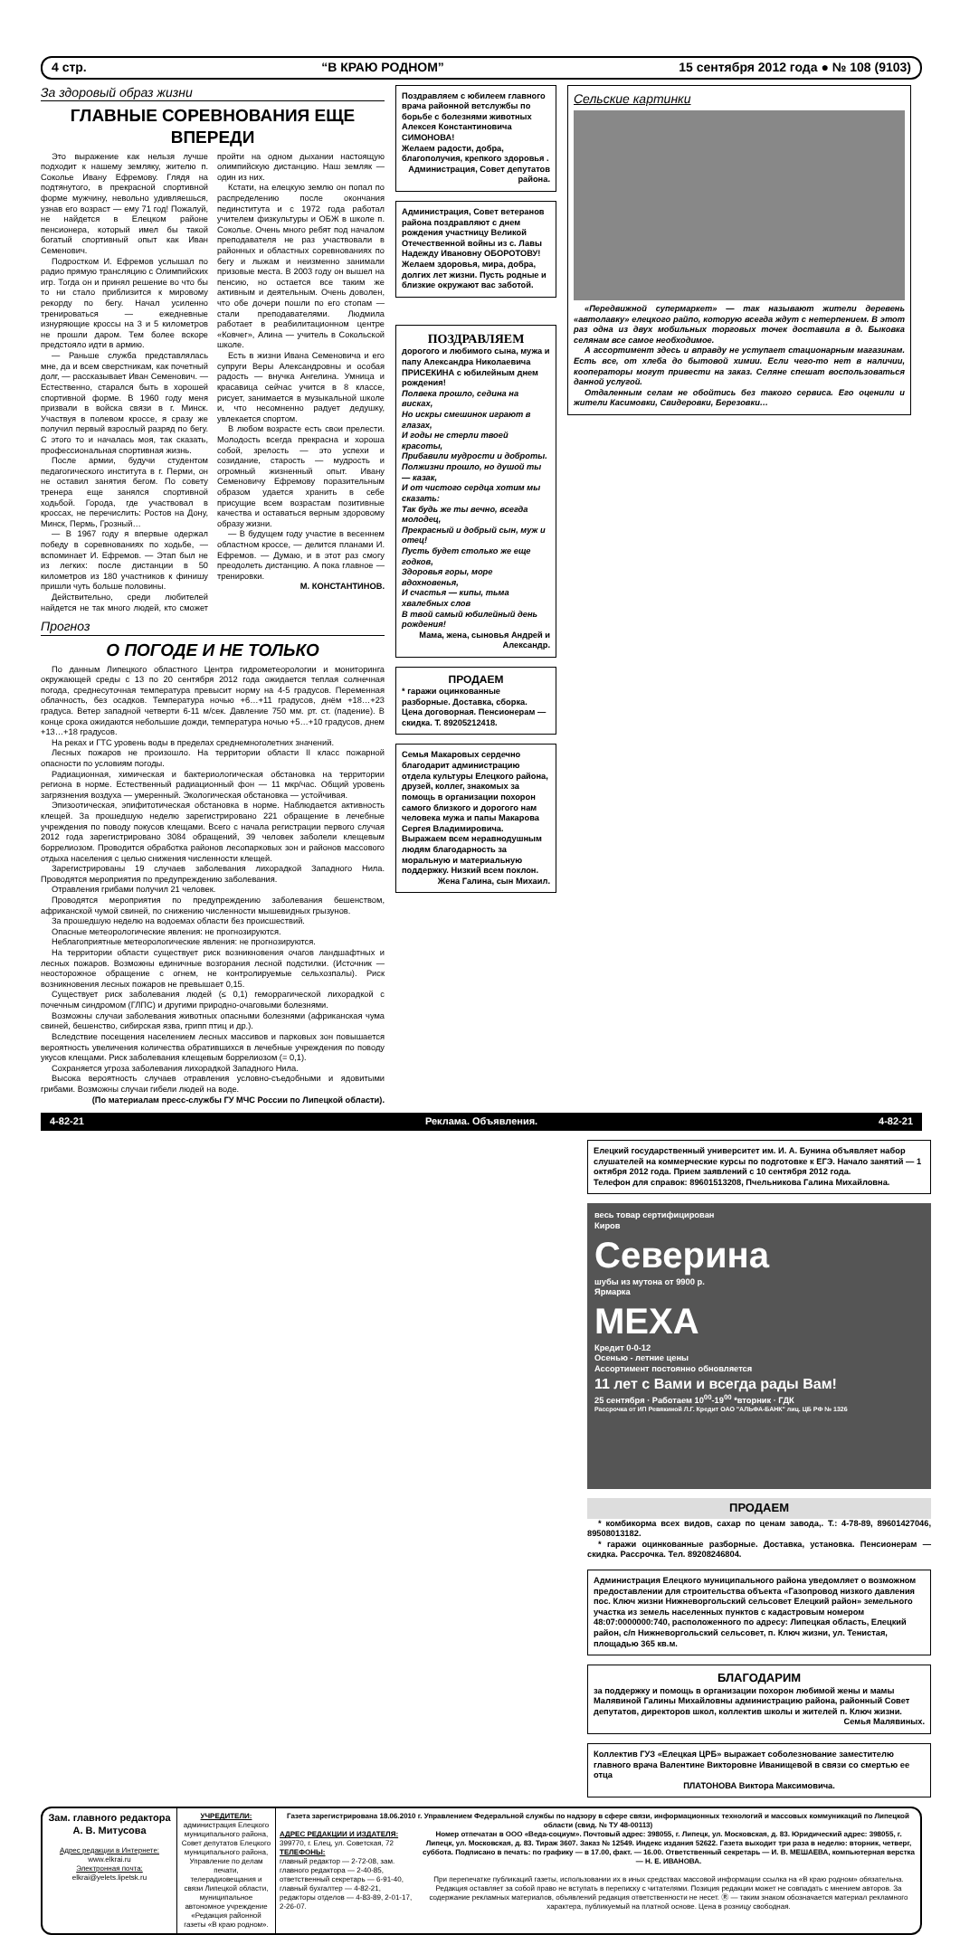4 стр. “В КРАЮ РОДНОМ” 15 сентября 2012 года ● № 108 (9103)
За здоровый образ жизни
ГЛАВНЫЕ СОРЕВНОВАНИЯ ЕЩЕ ВПЕРЕДИ
Это выражение как нельзя лучше подходит к нашему земляку, жителю п. Соколье Ивану Ефремову. Глядя на подтянутого, в прекрасной спортивной форме мужчину, невольно удивляешься, узнав его возраст — ему 71 год! Пожалуй, не найдется в Елецком районе пенсионера, который имел бы такой богатый спортивный опыт как Иван Семенович.
Подростком И. Ефремов услышал по радио прямую трансляцию с Олимпийских игр. Тогда он и принял решение во что бы то ни стало приблизится к мировому рекорду по бегу. Начал усиленно тренироваться — ежедневные изнуряющие кроссы на 3 и 5 километров не прошли даром. Тем более вскоре предстояло идти в армию.
— Раньше служба представлялась мне, да и всем сверстникам, как почетный долг, — рассказывает Иван Семенович. — Естественно, старался быть в хорошей спортивной форме. В 1960 году меня призвали в войска связи в г. Минск. Участвуя в полевом кроссе, я сразу же получил первый взрослый разряд по бегу. С этого то и началась моя, так сказать, профессиональная спортивная жизнь.
После армии, будучи студентом педагогического института в г. Перми, он не оставил занятия бегом. По совету тренера еще занялся спортивной ходьбой. Города, где участвовал в кроссах, не перечислить: Ростов на Дону, Минск, Пермь, Грозный…
— В 1967 году я впервые одержал победу в соревнованиях по ходьбе, — вспоминает И. Ефремов. — Этап был не из легких: после дистанции в 50 километров из 180 участников к финишу пришли чуть больше половины.
Действительно, среди любителей найдется не так много людей, кто сможет пройти на одном дыхании настоящую олимпийскую дистанцию. Наш земляк — один из них.
Кстати, на елецкую землю он попал по распределению после окончания пединститута и с 1972 года работал учителем физкультуры и ОБЖ в школе п. Соколье. Очень много ребят под началом преподавателя не раз участвовали в районных и областных соревнованиях по бегу и лыжам и неизменно занимали призовые места. В 2003 году он вышел на пенсию, но остается все таким же активным и деятельным. Очень доволен, что обе дочери пошли по его стопам — стали преподавателями. Людмила работает в реабилитационном центре «Ковчег», Алина — учитель в Сокольской школе.
Есть в жизни Ивана Семеновича и его супруги Веры Александровны и особая радость — внучка Ангелина. Умница и красавица сейчас учится в 8 классе, рисует, занимается в музыкальной школе и, что несомненно радует дедушку, увлекается спортом.
В любом возрасте есть свои прелести. Молодость всегда прекрасна и хороша собой, зрелость — это успехи и созидание, старость — мудрость и огромный жизненный опыт. Ивану Семеновичу Ефремову поразительным образом удается хранить в себе присущие всем возрастам позитивные качества и оставаться верным здоровому образу жизни.
— В будущем году участие в весеннем областном кроссе, — делится планами И. Ефремов. — Думаю, и в этот раз смогу преодолеть дистанцию. А пока главное — тренировки.
М. КОНСТАНТИНОВ.
Прогноз
О ПОГОДЕ И НЕ ТОЛЬКО
По данным Липецкого областного Центра гидрометеорологии и мониторинга окружающей среды с 13 по 20 сентября 2012 года ожидается теплая солнечная погода, среднесуточная температура превысит норму на 4-5 градусов. Переменная облачность, без осадков. Температура ночью +6…+11 градусов, днём +18…+23 градуса. Ветер западной четверти 6-11 м/сек. Давление 750 мм. рт. ст. (падение). В конце срока ожидаются небольшие дожди, температура ночью +5…+10 градусов, днем +13…+18 градусов.
На реках и ГТС уровень воды в пределах среднемноголетних значений.
Лесных пожаров не произошло. На территории области II класс пожарной опасности по условиям погоды.
Радиационная, химическая и бактериологическая обстановка на территории региона в норме. Естественный радиационный фон — 11 мкр/час. Общий уровень загрязнения воздуха — умеренный. Экологическая обстановка — устойчивая.
Эпизоотическая, эпифитотическая обстановка в норме. Наблюдается активность клещей. За прошедшую неделю зарегистрировано 221 обращение в лечебные учреждения по поводу покусов клещами. Всего с начала регистрации первого случая 2012 года зарегистрировано 3084 обращений, 39 человек заболели клещевым боррелиозом. Проводится обработка районов лесопарковых зон и районов массового отдыха населения с целью снижения численности клещей.
Зарегистрированы 19 случаев заболевания лихорадкой Западного Нила. Проводятся мероприятия по предупреждению заболевания.
Отравления грибами получил 21 человек.
Проводятся мероприятия по предупреждению заболевания бешенством, африканской чумой свиней, по снижению численности мышевидных грызунов.
За прошедшую неделю на водоемах области без происшествий.
Опасные метеорологические явления: не прогнозируются.
Неблагоприятные метеорологические явления: не прогнозируются.
На территории области существует риск возникновения очагов ландшафтных и лесных пожаров. Возможны единичные возгорания лесной подстилки. (Источник — неосторожное обращение с огнем, не контролируемые сельхозпалы). Риск возникновения лесных пожаров не превышает 0,15.
Существует риск заболевания людей (≤ 0,1) геморрагической лихорадкой с почечным синдромом (ГЛПС) и другими природно-очаговыми болезнями.
Возможны случаи заболевания животных опасными болезнями (африканская чума свиней, бешенство, сибирская язва, грипп птиц и др.).
Вследствие посещения населением лесных массивов и парковых зон повышается вероятность увеличения количества обратившихся в лечебные учреждения по поводу укусов клещами. Риск заболевания клещевым боррелиозом (= 0,1).
Сохраняется угроза заболевания лихорадкой Западного Нила.
Высока вероятность случаев отравления условно-съедобными и ядовитыми грибами. Возможны случаи гибели людей на воде.
(По материалам пресс-службы ГУ МЧС России по Липецкой области).
Поздравляем с юбилеем главного врача районной ветслужбы по борьбе с болезнями животных Алексея Константиновича СИМОНОВА!
Желаем радости, добра, благополучия, крепкого здоровья .
Администрация, Совет депутатов района.
Администрация, Совет ветеранов района поздравляют с днем рождения участницу Великой Отечественной войны из с. Лавы Надежду Ивановну ОБОРОТОВУ!
Желаем здоровья, мира, добра, долгих лет жизни. Пусть родные и близкие окружают вас заботой.
ПОЗДРАВЛЯЕМ
дорогого и любимого сына, мужа и папу Александра Николаевича ПРИСЕКИНА с юбилейным днем рождения!
Полвека прошло, седина на висках,
Но искры смешинок играют в глазах,
И годы не стерли твоей красоты,
Прибавили мудрости и доброты.
Полжизни прошло, но душой ты — казак,
И от чистого сердца хотим мы сказать:
Так будь же ты вечно, всегда молодец,
Прекрасный и добрый сын, муж и отец!
Пусть будет столько же еще годков,
Здоровья горы, море вдохновенья,
И счастья — кипы, тьма хвалебных слов
В твой самый юбилейный день рождения!
Мама, жена, сыновья Андрей и Александр.
ПРОДАЕМ
* гаражи оцинкованные разборные. Доставка, сборка. Цена договорная. Пенсионерам — скидка. Т. 89205212418.
Семья Макаровых сердечно благодарит администрацию отдела культуры Елецкого района, друзей, коллег, знакомых за помощь в организации похорон самого близкого и дорогого нам человека мужа и папы Макарова Сергея Владимировича. Выражаем всем неравнодушным людям благодарность за моральную и материальную поддержку. Низкий всем поклон.
Жена Галина, сын Михаил.
Сельские картинки
«Передвижной супермаркет» — так называют жители деревень «автолавку» елецкого райпо, которую всегда ждут с нетерпением. В этот раз одна из двух мобильных торговых точек доставила в д. Быковка селянам все самое необходимое.
А ассортимент здесь и вправду не уступает стационарным магазинам. Есть все, от хлеба до бытовой химии. Если чего-то нет в наличии, кооператоры могут привести на заказ. Селяне спешат воспользоваться данной услугой.
Отдаленным селам не обойтись без такого сервиса. Его оценили и жители Касимовки, Свидеровки, Березовки…
4-82-21 Реклама. Объявления. 4-82-21
Елецкий государственный университет им. И. А. Бунина объявляет набор слушателей на коммерческие курсы по подготовке к ЕГЭ. Начало занятий — 1 октября 2012 года. Прием заявлений с 10 сентября 2012 года.
Телефон для справок: 89601513208, Пчельникова Галина Михайловна.
весь товар сертифицирован
Киров
Северина
шубы из мутона от 9900 р.
Ярмарка
МЕХА
Кредит 0-0-12
Осенью - летние цены
Ассортимент постоянно обновляется
11 лет с Вами и всегда рады Вам!
25 сентября · Работаем 10<sup>00</sup>-19<sup>00</sup> *вторник · ГДК
Рассрочка от ИП Ревякиной Л.Г. Кредит ОАО "АЛЬФА-БАНК" лиц. ЦБ РФ № 1326
ПРОДАЕМ
* комбикорма всех видов, сахар по ценам завода,. Т.: 4-78-89, 89601427046, 89508013182.
* гаражи оцинкованные разборные. Доставка, установка. Пенсионерам — скидка. Рассрочка. Тел. 89208246804.
Администрация Елецкого муниципального района уведомляет о возможном предоставлении для строительства объекта «Газопровод низкого давления пос. Ключ жизни Нижневоргольский сельсовет Елецкий район» земельного участка из земель населенных пунктов с кадастровым номером 48:07:0000000:740, расположенного по адресу: Липецкая область, Елецкий район, с/п Нижневоргольский сельсовет, п. Ключ жизни, ул. Тенистая, площадью 365 кв.м.
БЛАГОДАРИМ
за поддержку и помощь в организации похорон любимой жены и мамы Малявиной Галины Михайловны администрацию района, районный Совет депутатов, директоров школ, коллектив школы и жителей п. Ключ жизни.
Семья Малявиных.
Коллектив ГУЗ «Елецкая ЦРБ» выражает соболезнование заместителю главного врача Валентине Викторовне Иванищевой в связи со смертью ее отца
ПЛАТОНОВА Виктора Максимовича.
Зам. главного редактора А. В. Митусова
Адрес редакции в Интернете:
www.elkrai.ru
Электронная почта:
elkrai@yelets.lipetsk.ru
УЧРЕДИТЕЛИ:
администрация Елецкого муниципального района, Совет депутатов Елецкого муниципального района, Управление по делам печати, телерадиовещания и связи Липецкой области, муниципальное автономное учреждение «Редакция районной газеты «В краю родном».
Газета зарегистрирована 18.06.2010 г. Управлением Федеральной службы по надзору в сфере связи, информационных технологий и массовых коммуникаций по Липецкой области (свид. № ТУ 48-00113)
АДРЕС РЕДАКЦИИ И ИЗДАТЕЛЯ:
399770, г. Елец, ул. Советская, 72
ТЕЛЕФОНЫ:
главный редактор — 2-72-08, зам. главного редактора — 2-40-85, ответственный секретарь — 6-91-40, главный бухгалтер — 4-82-21, редакторы отделов — 4-83-89, 2-01-17, 2-26-07.
Номер отпечатан в ООО «Веда-социум». Почтовый адрес: 398055, г. Липецк, ул. Московская, д. 83. Юридический адрес: 398055, г. Липецк, ул. Московская, д. 83. Тираж 3607. Заказ № 12549. Индекс издания 52622. Газета выходит три раза в неделю: вторник, четверг, суббота. Подписано в печать: по графику — в 17.00, факт. — 16.00. Ответственный секретарь — И. В. МЕШАЕВА, компьютерная верстка — Н. Е. ИВАНОВА.
При перепечатке публикаций газеты, использовании их в иных средствах массовой информации ссылка на «В краю родном» обязательна. Редакция оставляет за собой право не вступать в переписку с читателями. Позиция редакции может не совпадать с мнением авторов. За содержание рекламных материалов, объявлений редакция ответственности не несет. Ⓡ — таким знаком обозначается материал рекламного характера, публикуемый на платной основе. Цена в розницу свободная.